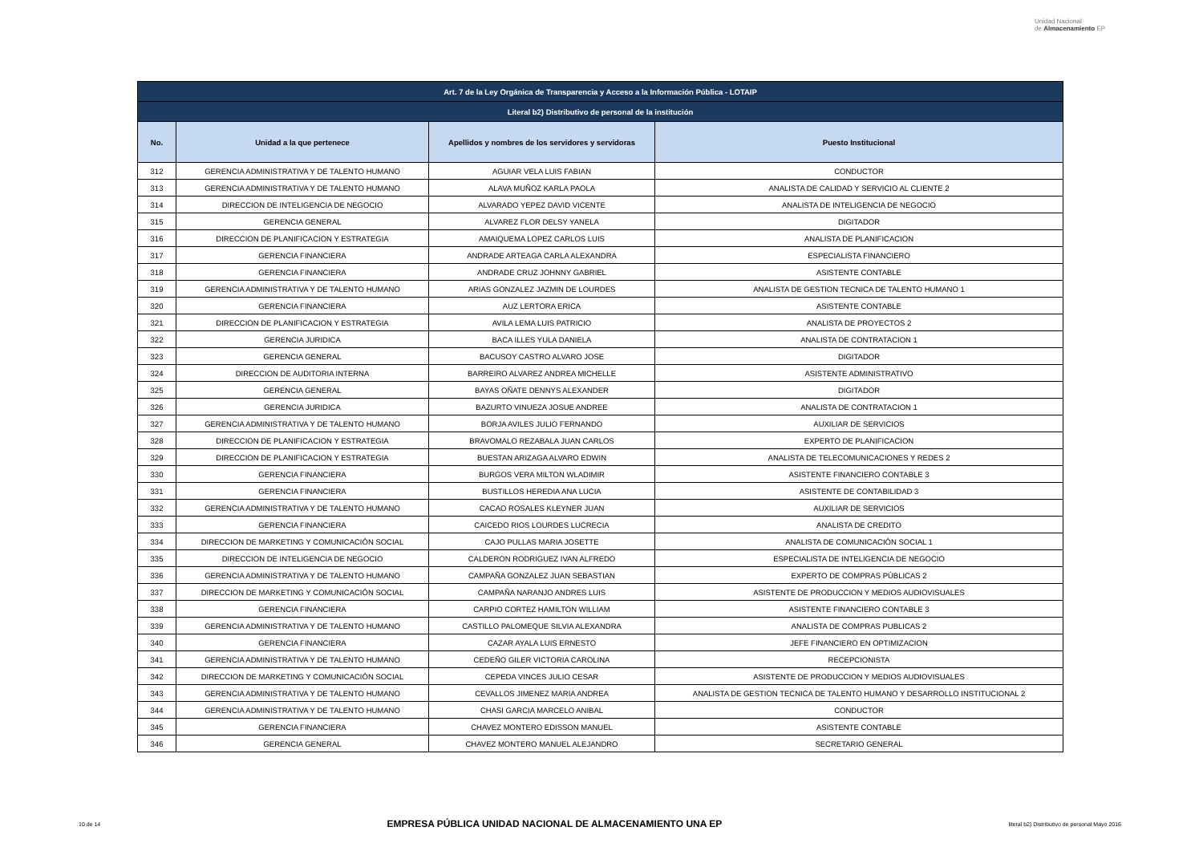Unidad Nacional
de Almacenamiento EP
| Art. 7 de la Ley Orgánica de Transparencia y Acceso a la Información Pública - LOTAIP | | | |
| Literal b2) Distributivo de personal de la institución | | | |
| No. | Unidad a la que pertenece | Apellidos y nombres de los servidores y servidoras | Puesto Institucional |
| 312 | GERENCIA ADMINISTRATIVA Y DE TALENTO HUMANO | AGUIAR VELA LUIS FABIAN | CONDUCTOR |
| 313 | GERENCIA ADMINISTRATIVA Y DE TALENTO HUMANO | ALAVA MUÑOZ KARLA PAOLA | ANALISTA DE CALIDAD Y SERVICIO AL CLIENTE 2 |
| 314 | DIRECCION DE INTELIGENCIA DE NEGOCIO | ALVARADO YEPEZ DAVID VICENTE | ANALISTA DE INTELIGENCIA DE NEGOCIO |
| 315 | GERENCIA GENERAL | ALVAREZ FLOR DELSY YANELA | DIGITADOR |
| 316 | DIRECCION DE PLANIFICACION Y ESTRATEGIA | AMAIQUEMA LOPEZ CARLOS LUIS | ANALISTA DE PLANIFICACION |
| 317 | GERENCIA FINANCIERA | ANDRADE ARTEAGA CARLA ALEXANDRA | ESPECIALISTA FINANCIERO |
| 318 | GERENCIA FINANCIERA | ANDRADE CRUZ JOHNNY GABRIEL | ASISTENTE CONTABLE |
| 319 | GERENCIA ADMINISTRATIVA Y DE TALENTO HUMANO | ARIAS GONZALEZ JAZMIN DE LOURDES | ANALISTA DE GESTION TECNICA DE TALENTO HUMANO 1 |
| 320 | GERENCIA FINANCIERA | AUZ LERTORA ERICA | ASISTENTE CONTABLE |
| 321 | DIRECCION DE PLANIFICACION Y ESTRATEGIA | AVILA LEMA LUIS PATRICIO | ANALISTA DE PROYECTOS 2 |
| 322 | GERENCIA JURIDICA | BACA ILLES YULA DANIELA | ANALISTA DE CONTRATACION 1 |
| 323 | GERENCIA GENERAL | BACUSOY CASTRO ALVARO JOSE | DIGITADOR |
| 324 | DIRECCION DE AUDITORIA INTERNA | BARREIRO ALVAREZ ANDREA MICHELLE | ASISTENTE ADMINISTRATIVO |
| 325 | GERENCIA GENERAL | BAYAS OÑATE DENNYS ALEXANDER | DIGITADOR |
| 326 | GERENCIA JURIDICA | BAZURTO VINUEZA JOSUE ANDREE | ANALISTA DE CONTRATACION 1 |
| 327 | GERENCIA ADMINISTRATIVA Y DE TALENTO HUMANO | BORJA AVILES JULIO FERNANDO | AUXILIAR DE SERVICIOS |
| 328 | DIRECCION DE PLANIFICACION Y ESTRATEGIA | BRAVOMALO REZABALA JUAN CARLOS | EXPERTO DE PLANIFICACION |
| 329 | DIRECCION DE PLANIFICACION Y ESTRATEGIA | BUESTAN ARIZAGA ALVARO EDWIN | ANALISTA DE TELECOMUNICACIONES Y REDES 2 |
| 330 | GERENCIA FINANCIERA | BURGOS VERA MILTON WLADIMIR | ASISTENTE FINANCIERO CONTABLE 3 |
| 331 | GERENCIA FINANCIERA | BUSTILLOS HEREDIA ANA LUCIA | ASISTENTE DE CONTABILIDAD 3 |
| 332 | GERENCIA ADMINISTRATIVA Y DE TALENTO HUMANO | CACAO ROSALES KLEYNER JUAN | AUXILIAR DE SERVICIOS |
| 333 | GERENCIA FINANCIERA | CAICEDO RIOS LOURDES LUCRECIA | ANALISTA DE CREDITO |
| 334 | DIRECCION DE MARKETING Y COMUNICACIÓN SOCIAL | CAJO PULLAS MARIA JOSETTE | ANALISTA DE COMUNICACIÓN SOCIAL 1 |
| 335 | DIRECCION DE INTELIGENCIA DE NEGOCIO | CALDERON RODRIGUEZ IVAN ALFREDO | ESPECIALISTA DE INTELIGENCIA DE NEGOCIO |
| 336 | GERENCIA ADMINISTRATIVA Y DE TALENTO HUMANO | CAMPAÑA GONZALEZ JUAN SEBASTIAN | EXPERTO DE COMPRAS PÚBLICAS 2 |
| 337 | DIRECCION DE MARKETING Y COMUNICACIÓN SOCIAL | CAMPAÑA NARANJO ANDRES LUIS | ASISTENTE DE PRODUCCION Y MEDIOS AUDIOVISUALES |
| 338 | GERENCIA FINANCIERA | CARPIO CORTEZ HAMILTON WILLIAM | ASISTENTE FINANCIERO CONTABLE 3 |
| 339 | GERENCIA ADMINISTRATIVA Y DE TALENTO HUMANO | CASTILLO PALOMEQUE SILVIA ALEXANDRA | ANALISTA DE COMPRAS PUBLICAS 2 |
| 340 | GERENCIA FINANCIERA | CAZAR AYALA LUIS ERNESTO | JEFE FINANCIERO EN OPTIMIZACION |
| 341 | GERENCIA ADMINISTRATIVA Y DE TALENTO HUMANO | CEDEÑO GILER VICTORIA CAROLINA | RECEPCIONISTA |
| 342 | DIRECCION DE MARKETING Y COMUNICACIÓN SOCIAL | CEPEDA VINCES JULIO CESAR | ASISTENTE DE PRODUCCION Y MEDIOS AUDIOVISUALES |
| 343 | GERENCIA ADMINISTRATIVA Y DE TALENTO HUMANO | CEVALLOS JIMENEZ MARIA ANDREA | ANALISTA DE GESTION TECNICA DE TALENTO HUMANO Y DESARROLLO INSTITUCIONAL 2 |
| 344 | GERENCIA ADMINISTRATIVA Y DE TALENTO HUMANO | CHASI GARCIA MARCELO ANIBAL | CONDUCTOR |
| 345 | GERENCIA FINANCIERA | CHAVEZ MONTERO EDISSON MANUEL | ASISTENTE CONTABLE |
| 346 | GERENCIA GENERAL | CHAVEZ MONTERO MANUEL ALEJANDRO | SECRETARIO GENERAL |
10 de 14 EMPRESA PÚBLICA UNIDAD NACIONAL DE ALMACENAMIENTO UNA EP literal b2) Distributivo de personal Mayo 2016